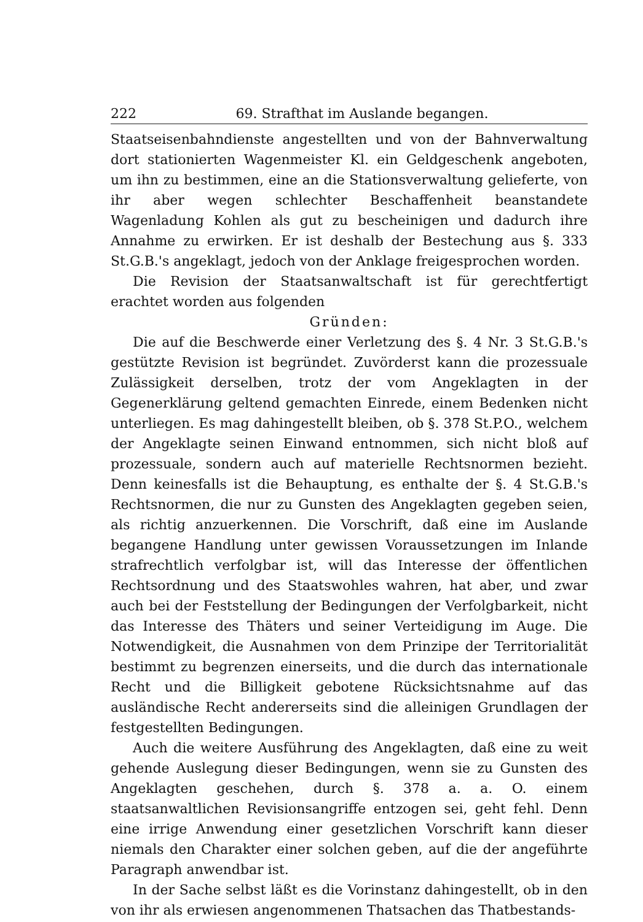222 69. Strafthat im Auslande begangen.
Staatseisenbahndienste angestellten und von der Bahnverwaltung dort stationierten Wagenmeister Kl. ein Geldgeschenk angeboten, um ihn zu bestimmen, eine an die Stationsverwaltung gelieferte, von ihr aber wegen schlechter Beschaffenheit beanstandete Wagenladung Kohlen als gut zu bescheinigen und dadurch ihre Annahme zu erwirken. Er ist deshalb der Bestechung aus §. 333 St.G.B.'s angeklagt, jedoch von der Anklage freigesprochen worden.
Die Revision der Staatsanwaltschaft ist für gerechtfertigt erachtet worden aus folgenden
Gründen:
Die auf die Beschwerde einer Verletzung des §. 4 Nr. 3 St.G.B.'s gestützte Revision ist begründet. Zuvörderst kann die prozessuale Zulässigkeit derselben, trotz der vom Angeklagten in der Gegenerklärung geltend gemachten Einrede, einem Bedenken nicht unterliegen. Es mag dahingestellt bleiben, ob §. 378 St.P.O., welchem der Angeklagte seinen Einwand entnommen, sich nicht bloß auf prozessuale, sondern auch auf materielle Rechtsnormen bezieht. Denn keinesfalls ist die Behauptung, es enthalte der §. 4 St.G.B.'s Rechtsnormen, die nur zu Gunsten des Angeklagten gegeben seien, als richtig anzuerkennen. Die Vorschrift, daß eine im Auslande begangene Handlung unter gewissen Voraussetzungen im Inlande strafrechtlich verfolgbar ist, will das Interesse der öffentlichen Rechtsordnung und des Staatswohles wahren, hat aber, und zwar auch bei der Feststellung der Bedingungen der Verfolgbarkeit, nicht das Interesse des Thäters und seiner Verteidigung im Auge. Die Notwendigkeit, die Ausnahmen von dem Prinzipe der Territorialität bestimmt zu begrenzen einerseits, und die durch das internationale Recht und die Billigkeit gebotene Rücksichtsnahme auf das ausländische Recht andererseits sind die alleinigen Grundlagen der festgestellten Bedingungen.
Auch die weitere Ausführung des Angeklagten, daß eine zu weit gehende Auslegung dieser Bedingungen, wenn sie zu Gunsten des Angeklagten geschehen, durch §. 378 a. a. O. einem staatsanwaltlichen Revisionsangriffe entzogen sei, geht fehl. Denn eine irrige Anwendung einer gesetzlichen Vorschrift kann dieser niemals den Charakter einer solchen geben, auf die der angeführte Paragraph anwendbar ist.
In der Sache selbst läßt es die Vorinstanz dahingestellt, ob in den von ihr als erwiesen angenommenen Thatsachen das Thatbestands-